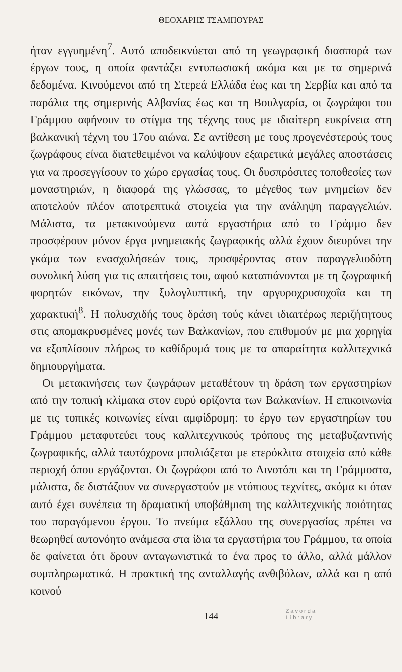ΘΕΟΧΑΡΗΣ ΤΣΑΜΠΟΥΡΑΣ
ήταν εγγυημένη<sup>7</sup>. Αυτό αποδεικνύεται από τη γεωγραφική διασπορά των έργων τους, η οποία φαντάζει εντυπωσιακή ακόμα και με τα σημερινά δεδομένα. Κινούμενοι από τη Στερεά Ελλάδα έως και τη Σερβία και από τα παράλια της σημερινής Αλβανίας έως και τη Βουλγαρία, οι ζωγράφοι του Γράμμου αφήνουν το στίγμα της τέχνης τους με ιδιαίτερη ευκρίνεια στη βαλκανική τέχνη του 17ου αιώνα. Σε αντίθεση με τους προγενέστερούς τους ζωγράφους είναι διατεθειμένοι να καλύψουν εξαιρετικά μεγάλες αποστάσεις για να προσεγγίσουν το χώρο εργασίας τους. Οι δυσπρόσιτες τοποθεσίες των μοναστηριών, η διαφορά της γλώσσας, το μέγεθος των μνημείων δεν αποτελούν πλέον αποτρεπτικά στοιχεία για την ανάληψη παραγγελιών. Μάλιστα, τα μετακινούμενα αυτά εργαστήρια από το Γράμμο δεν προσφέρουν μόνον έργα μνημειακής ζωγραφικής αλλά έχουν διευρύνει την γκάμα των ενασχολήσεών τους, προσφέροντας στον παραγγελιοδότη συνολική λύση για τις απαιτήσεις του, αφού καταπιάνονται με τη ζωγραφική φορητών εικόνων, την ξυλογλυπτική, την αργυροχρυσοχοΐα και τη χαρακτική<sup>8</sup>. Η πολυσχιδής τους δράση τούς κάνει ιδιαιτέρως περιζήτητους στις απομακρυσμένες μονές των Βαλκανίων, που επιθυμούν με μια χορηγία να εξοπλίσουν πλήρως το καθίδρυμά τους με τα απαραίτητα καλλιτεχνικά δημιουργήματα.
Οι μετακινήσεις των ζωγράφων μεταθέτουν τη δράση των εργαστηρίων από την τοπική κλίμακα στον ευρύ ορίζοντα των Βαλκανίων. Η επικοινωνία με τις τοπικές κοινωνίες είναι αμφίδρομη: το έργο των εργαστηρίων του Γράμμου μεταφυτεύει τους καλλιτεχνικούς τρόπους της μεταβυζαντινής ζωγραφικής, αλλά ταυτόχρονα μπολιάζεται με ετερόκλιτα στοιχεία από κάθε περιοχή όπου εργάζονται. Οι ζωγράφοι από το Λινοτόπι και τη Γράμμοστα, μάλιστα, δε διστάζουν να συνεργαστούν με ντόπιους τεχνίτες, ακόμα κι όταν αυτό έχει συνέπεια τη δραματική υποβάθμιση της καλλιτεχνικής ποιότητας του παραγόμενου έργου. Το πνεύμα εξάλλου της συνεργασίας πρέπει να θεωρηθεί αυτονόητο ανάμεσα στα ίδια τα εργαστήρια του Γράμμου, τα οποία δε φαίνεται ότι δρουν ανταγωνιστικά το ένα προς το άλλο, αλλά μάλλον συμπληρωματικά. Η πρακτική της ανταλλαγής ανθιβόλων, αλλά και η από κοινού
144 Zavorda
Library